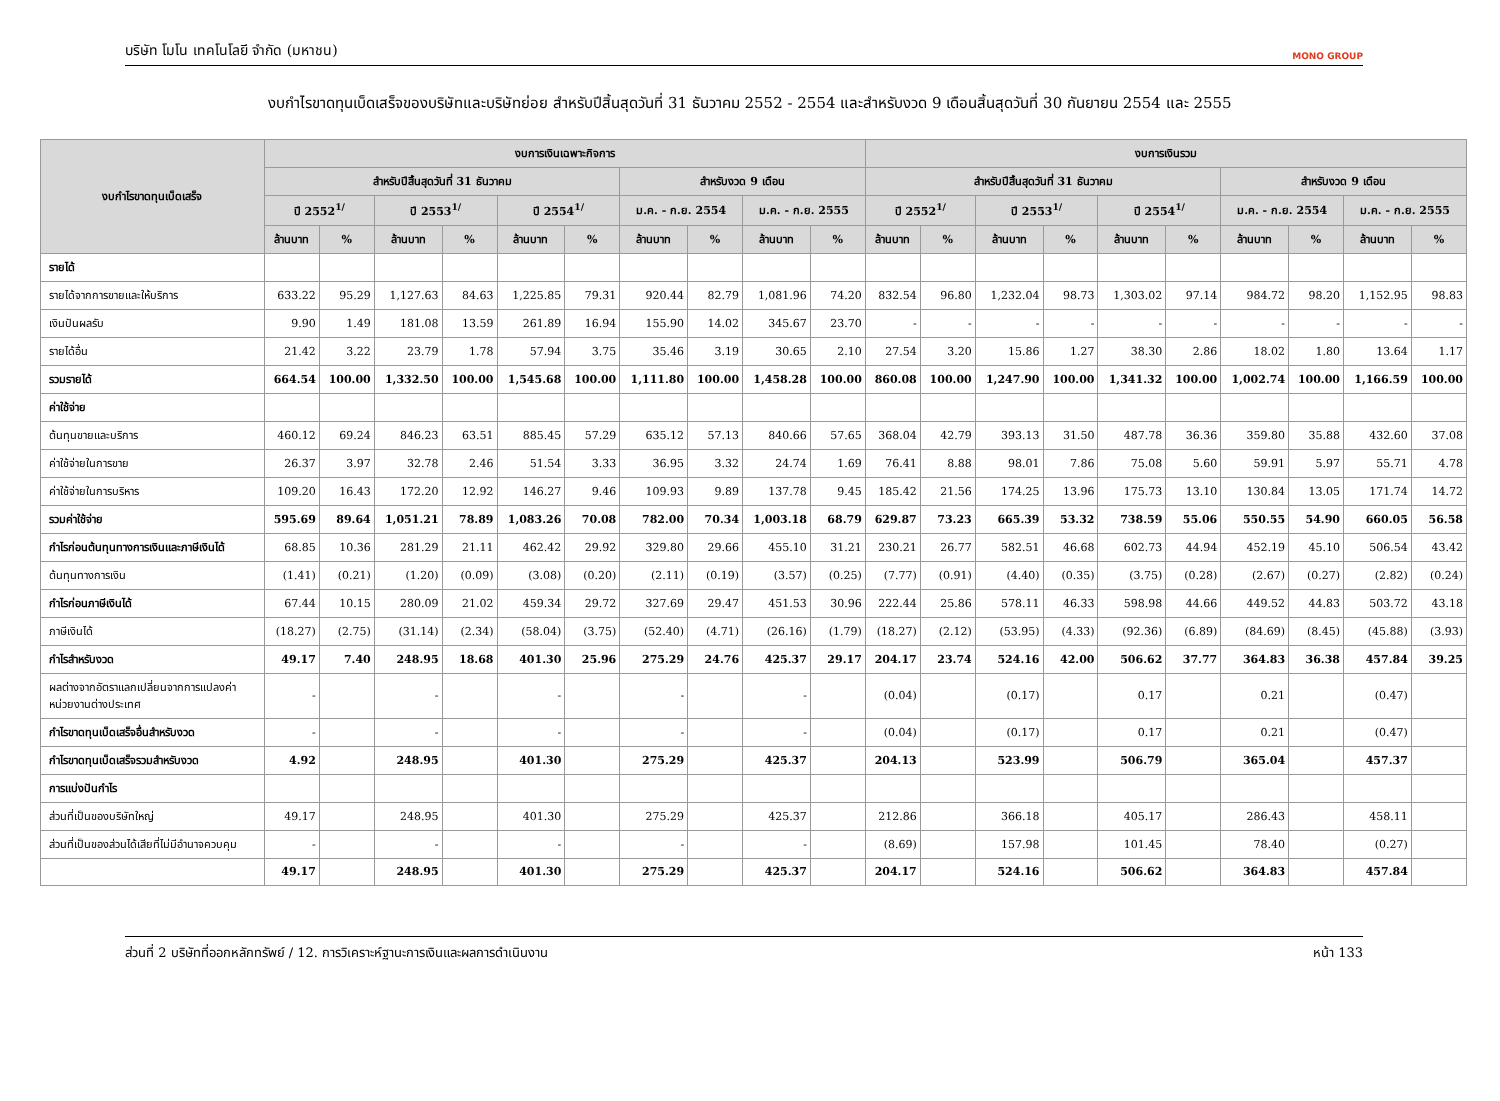บริษัท โมโน เทคโนโลยี จำกัด (มหาชน) MONO GROUP
งบกำไรขาดทุนเบ็ดเสร็จของบริษัทและบริษัทย่อย สำหรับปีสิ้นสุดวันที่ 31 ธันวาคม 2552 - 2554 และสำหรับงวด 9 เดือนสิ้นสุดวันที่ 30 กันยายน 2554 และ 2555
| งบกำไรขาดทุนเบ็ดเสร็จ | งบการเงินเฉพาะกิจการ | | | | | | | | | | งบการเงินรวม | | | | | | | | | |
| --- | --- | --- | --- | --- | --- | --- | --- | --- | --- | --- | --- | --- | --- | --- | --- | --- | --- | --- | --- | --- |
| | สำหรับปีสิ้นสุดวันที่ 31 ธันวาคม | | | | | | สำหรับงวด 9 เดือน | | | | สำหรับปีสิ้นสุดวันที่ 31 ธันวาคม | | | | | | สำหรับงวด 9 เดือน | | | |
| | ปี 2552<sup>1/</sup> | | ปี 2553<sup>1/</sup> | | ปี 2554<sup>1/</sup> | | ม.ค. - ก.ย. 2554 | | ม.ค. - ก.ย. 2555 | | ปี 2552<sup>1/</sup> | | ปี 2553<sup>1/</sup> | | ปี 2554<sup>1/</sup> | | ม.ค. - ก.ย. 2554 | | ม.ค. - ก.ย. 2555 | |
| | ล้านบาท | % | ล้านบาท | % | ล้านบาท | % | ล้านบาท | % | ล้านบาท | % | ล้านบาท | % | ล้านบาท | % | ล้านบาท | % | ล้านบาท | % | ล้านบาท | % |
| รายได้ | | | | | | | | | | | | | | | | | | | | |
| รายได้จากการขายและให้บริการ | 633.22 | 95.29 | 1,127.63 | 84.63 | 1,225.85 | 79.31 | 920.44 | 82.79 | 1,081.96 | 74.20 | 832.54 | 96.80 | 1,232.04 | 98.73 | 1,303.02 | 97.14 | 984.72 | 98.20 | 1,152.95 | 98.83 |
| เงินปันผลรับ | 9.90 | 1.49 | 181.08 | 13.59 | 261.89 | 16.94 | 155.90 | 14.02 | 345.67 | 23.70 | - | - | - | - | - | - | - | - | - | - |
| รายได้อื่น | 21.42 | 3.22 | 23.79 | 1.78 | 57.94 | 3.75 | 35.46 | 3.19 | 30.65 | 2.10 | 27.54 | 3.20 | 15.86 | 1.27 | 38.30 | 2.86 | 18.02 | 1.80 | 13.64 | 1.17 |
| รวมรายได้ | 664.54 | 100.00 | 1,332.50 | 100.00 | 1,545.68 | 100.00 | 1,111.80 | 100.00 | 1,458.28 | 100.00 | 860.08 | 100.00 | 1,247.90 | 100.00 | 1,341.32 | 100.00 | 1,002.74 | 100.00 | 1,166.59 | 100.00 |
| ค่าใช้จ่าย | | | | | | | | | | | | | | | | | | | | |
| ต้นทุนขายและบริการ | 460.12 | 69.24 | 846.23 | 63.51 | 885.45 | 57.29 | 635.12 | 57.13 | 840.66 | 57.65 | 368.04 | 42.79 | 393.13 | 31.50 | 487.78 | 36.36 | 359.80 | 35.88 | 432.60 | 37.08 |
| ค่าใช้จ่ายในการขาย | 26.37 | 3.97 | 32.78 | 2.46 | 51.54 | 3.33 | 36.95 | 3.32 | 24.74 | 1.69 | 76.41 | 8.88 | 98.01 | 7.86 | 75.08 | 5.60 | 59.91 | 5.97 | 55.71 | 4.78 |
| ค่าใช้จ่ายในการบริหาร | 109.20 | 16.43 | 172.20 | 12.92 | 146.27 | 9.46 | 109.93 | 9.89 | 137.78 | 9.45 | 185.42 | 21.56 | 174.25 | 13.96 | 175.73 | 13.10 | 130.84 | 13.05 | 171.74 | 14.72 |
| รวมค่าใช้จ่าย | 595.69 | 89.64 | 1,051.21 | 78.89 | 1,083.26 | 70.08 | 782.00 | 70.34 | 1,003.18 | 68.79 | 629.87 | 73.23 | 665.39 | 53.32 | 738.59 | 55.06 | 550.55 | 54.90 | 660.05 | 56.58 |
| กำไรก่อนต้นทุนทางการเงินและภาษีเงินได้ | 68.85 | 10.36 | 281.29 | 21.11 | 462.42 | 29.92 | 329.80 | 29.66 | 455.10 | 31.21 | 230.21 | 26.77 | 582.51 | 46.68 | 602.73 | 44.94 | 452.19 | 45.10 | 506.54 | 43.42 |
| ต้นทุนทางการเงิน | (1.41) | (0.21) | (1.20) | (0.09) | (3.08) | (0.20) | (2.11) | (0.19) | (3.57) | (0.25) | (7.77) | (0.91) | (4.40) | (0.35) | (3.75) | (0.28) | (2.67) | (0.27) | (2.82) | (0.24) |
| กำไรก่อนภาษีเงินได้ | 67.44 | 10.15 | 280.09 | 21.02 | 459.34 | 29.72 | 327.69 | 29.47 | 451.53 | 30.96 | 222.44 | 25.86 | 578.11 | 46.33 | 598.98 | 44.66 | 449.52 | 44.83 | 503.72 | 43.18 |
| ภาษีเงินได้ | (18.27) | (2.75) | (31.14) | (2.34) | (58.04) | (3.75) | (52.40) | (4.71) | (26.16) | (1.79) | (18.27) | (2.12) | (53.95) | (4.33) | (92.36) | (6.89) | (84.69) | (8.45) | (45.88) | (3.93) |
| กำไรสำหรับงวด | 49.17 | 7.40 | 248.95 | 18.68 | 401.30 | 25.96 | 275.29 | 24.76 | 425.37 | 29.17 | 204.17 | 23.74 | 524.16 | 42.00 | 506.62 | 37.77 | 364.83 | 36.38 | 457.84 | 39.25 |
| ผลต่างจากอัตราแลกเปลี่ยนจากการแปลงค่า หน่วยงานต่างประเทศ | - | | - | | - | | - | | - | | (0.04) | | (0.17) | | 0.17 | | 0.21 | | (0.47) | |
| กำไรขาดทุนเบ็ดเสร็จอื่นสำหรับงวด | - | | - | | - | | - | | - | | (0.04) | | (0.17) | | 0.17 | | 0.21 | | (0.47) | |
| กำไรขาดทุนเบ็ดเสร็จรวมสำหรับงวด | 4.92 | | 248.95 | | 401.30 | | 275.29 | | 425.37 | | 204.13 | | 523.99 | | 506.79 | | 365.04 | | 457.37 | |
| การแบ่งปันกำไร | | | | | | | | | | | | | | | | | | | | |
| ส่วนที่เป็นของบริษัทใหญ่ | 49.17 | | 248.95 | | 401.30 | | 275.29 | | 425.37 | | 212.86 | | 366.18 | | 405.17 | | 286.43 | | 458.11 | |
| ส่วนที่เป็นของส่วนได้เสียที่ไม่มีอำนาจควบคุม | - | | - | | - | | - | | - | | (8.69) | | 157.98 | | 101.45 | | 78.40 | | (0.27) | |
| | 49.17 | | 248.95 | | 401.30 | | 275.29 | | 425.37 | | 204.17 | | 524.16 | | 506.62 | | 364.83 | | 457.84 | |
ส่วนที่ 2 บริษัทที่ออกหลักทรัพย์ / 12. การวิเคราะห์ฐานะการเงินและผลการดำเนินงาน หน้า 133